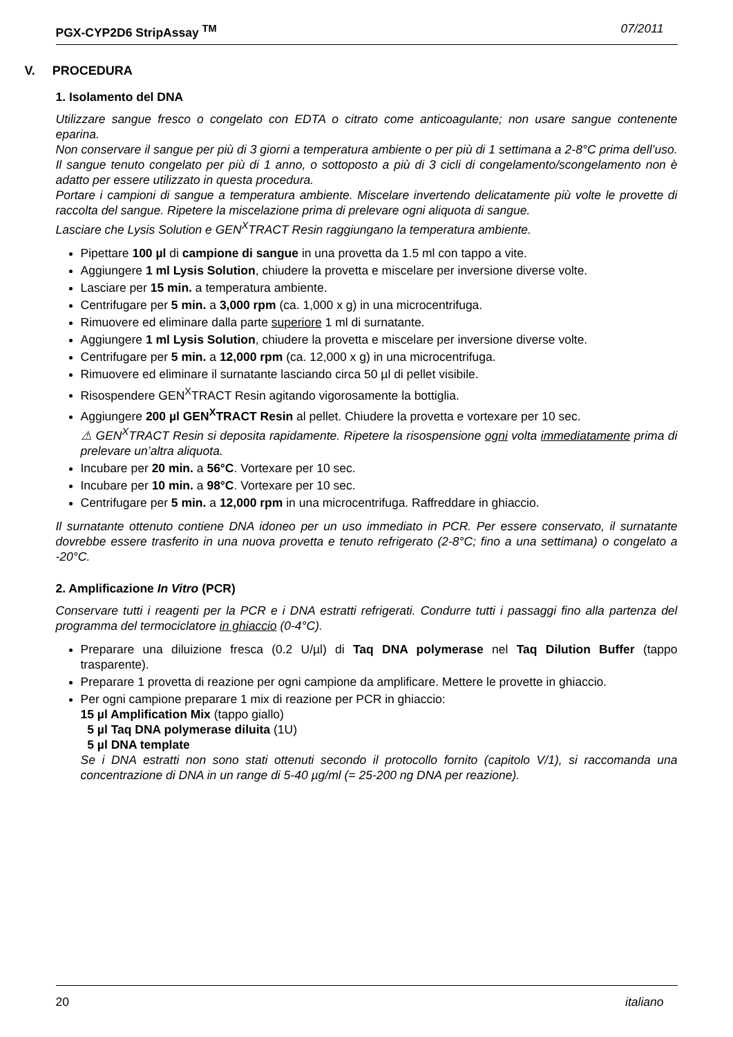PGX-CYP2D6 StripAssay <sup>TM</sup> 07/2011
V. PROCEDURA
1. Isolamento del DNA
Utilizzare sangue fresco o congelato con EDTA o citrato come anticoagulante; non usare sangue contenente eparina.
Non conservare il sangue per più di 3 giorni a temperatura ambiente o per più di 1 settimana a 2-8°C prima dell’uso. Il sangue tenuto congelato per più di 1 anno, o sottoposto a più di 3 cicli di congelamento/scongelamento non è adatto per essere utilizzato in questa procedura.
Portare i campioni di sangue a temperatura ambiente. Miscelare invertendo delicatamente più volte le provette di raccolta del sangue. Ripetere la miscelazione prima di prelevare ogni aliquota di sangue.
Lasciare che Lysis Solution e GEN<sup>X</sup>TRACT Resin raggiungano la temperatura ambiente.
Pipettare 100 µl di campione di sangue in una provetta da 1.5 ml con tappo a vite.
Aggiungere 1 ml Lysis Solution, chiudere la provetta e miscelare per inversione diverse volte.
Lasciare per 15 min. a temperatura ambiente.
Centrifugare per 5 min. a 3,000 rpm (ca. 1,000 x g) in una microcentrifuga.
Rimuovere ed eliminare dalla parte superiore 1 ml di surnatante.
Aggiungere 1 ml Lysis Solution, chiudere la provetta e miscelare per inversione diverse volte.
Centrifugare per 5 min. a 12,000 rpm (ca. 12,000 x g) in una microcentrifuga.
Rimuovere ed eliminare il surnatante lasciando circa 50 µl di pellet visibile.
Risospendere GEN<sup>X</sup>TRACT Resin agitando vigorosamente la bottiglia.
Aggiungere 200 µl GEN<sup>X</sup>TRACT Resin al pellet. Chiudere la provetta e vortexare per 10 sec.
⚠ GEN<sup>X</sup>TRACT Resin si deposita rapidamente. Ripetere la risospensione ogni volta immediatamente prima di prelevare un’altra aliquota.
Incubare per 20 min. a 56°C. Vortexare per 10 sec.
Incubare per 10 min. a 98°C. Vortexare per 10 sec.
Centrifugare per 5 min. a 12,000 rpm in una microcentrifuga. Raffreddare in ghiaccio.
Il surnatante ottenuto contiene DNA idoneo per un uso immediato in PCR. Per essere conservato, il surnatante dovrebbe essere trasferito in una nuova provetta e tenuto refrigerato (2-8°C; fino a una settimana) o congelato a -20°C.
2. Amplificazione In Vitro (PCR)
Conservare tutti i reagenti per la PCR e i DNA estratti refrigerati. Condurre tutti i passaggi fino alla partenza del programma del termociclatore in ghiaccio (0-4°C).
Preparare una diluizione fresca (0.2 U/µl) di Taq DNA polymerase nel Taq Dilution Buffer (tappo trasparente).
Preparare 1 provetta di reazione per ogni campione da amplificare. Mettere le provette in ghiaccio.
Per ogni campione preparare 1 mix di reazione per PCR in ghiaccio:
15 µl Amplification Mix (tappo giallo)
5 µl Taq DNA polymerase diluita (1U)
5 µl DNA template
Se i DNA estratti non sono stati ottenuti secondo il protocollo fornito (capitolo V/1), si raccomanda una concentrazione di DNA in un range di 5-40 µg/ml (= 25-200 ng DNA per reazione).
20 italiano